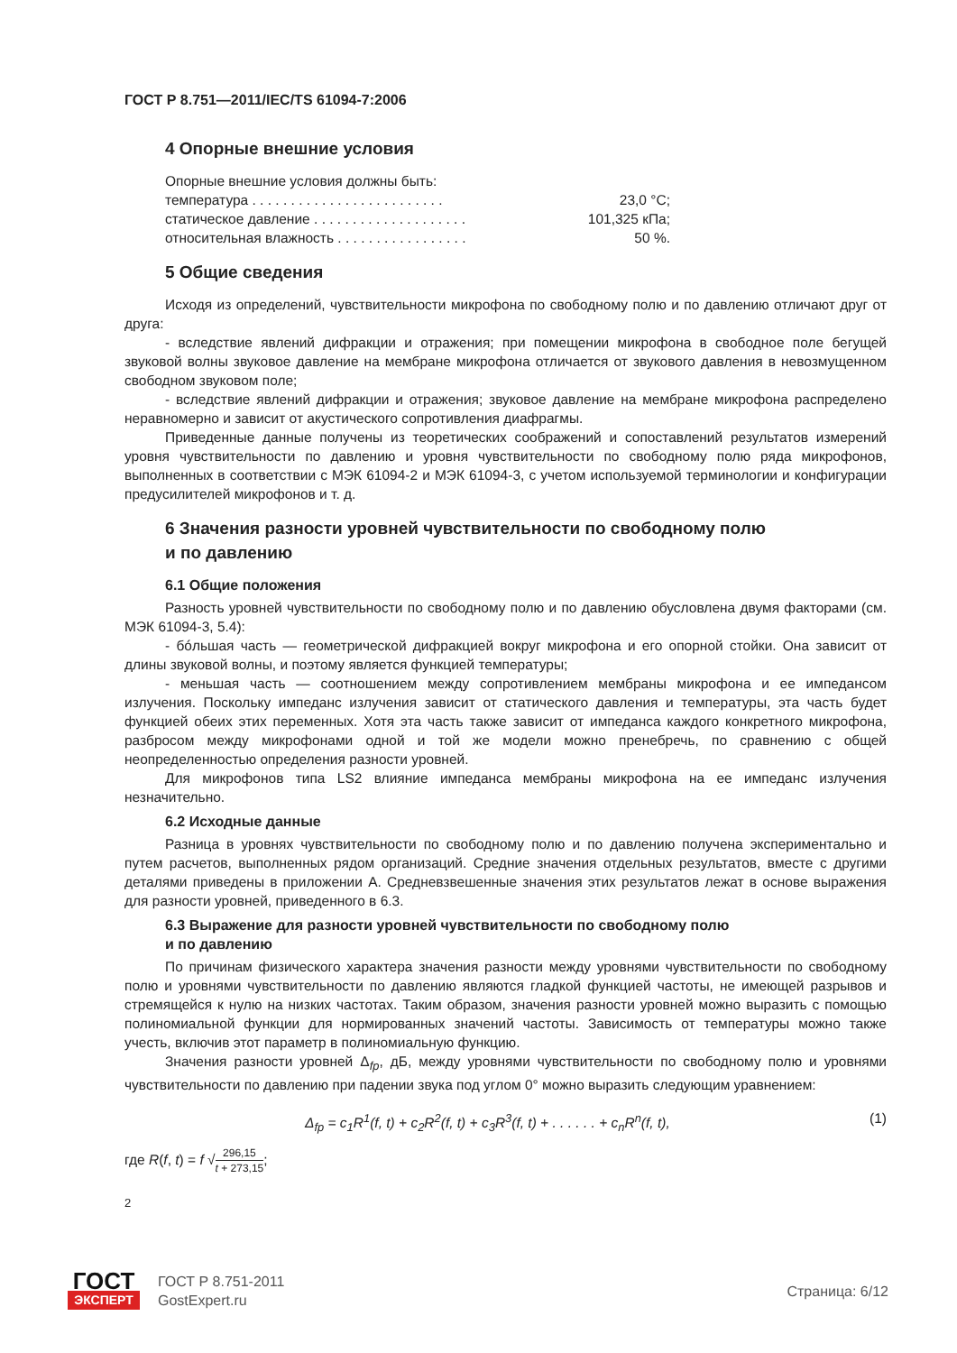ГОСТ Р 8.751—2011/IEC/TS 61094-7:2006
4 Опорные внешние условия
Опорные внешние условия должны быть:
температура . . . . . . . . . . . . . . . . . . . . . . . . . 23,0 °С;
статическое давление . . . . . . . . . . . . . . . . . . . . 101,325 кПа;
относительная влажность . . . . . . . . . . . . . . . . . 50 %.
5 Общие сведения
Исходя из определений, чувствительности микрофона по свободному полю и по давлению отличают друг от друга:
- вследствие явлений дифракции и отражения; при помещении микрофона в свободное поле бегущей звуковой волны звуковое давление на мембране микрофона отличается от звукового давления в невозмущенном свободном звуковом поле;
- вследствие явлений дифракции и отражения; звуковое давление на мембране микрофона распределено неравномерно и зависит от акустического сопротивления диафрагмы.
Приведенные данные получены из теоретических соображений и сопоставлений результатов измерений уровня чувствительности по давлению и уровня чувствительности по свободному полю ряда микрофонов, выполненных в соответствии с МЭК 61094-2 и МЭК 61094-3, с учетом используемой терминологии и конфигурации предусилителей микрофонов и т. д.
6 Значения разности уровней чувствительности по свободному полю
и по давлению
6.1 Общие положения
Разность уровней чувствительности по свободному полю и по давлению обусловлена двумя факторами (см. МЭК 61094-3, 5.4):
- бóльшая часть — геометрической дифракцией вокруг микрофона и его опорной стойки. Она зависит от длины звуковой волны, и поэтому является функцией температуры;
- меньшая часть — соотношением между сопротивлением мембраны микрофона и ее импедансом излучения. Поскольку импеданс излучения зависит от статического давления и температуры, эта часть будет функцией обеих этих переменных. Хотя эта часть также зависит от импеданса каждого конкретного микрофона, разбросом между микрофонами одной и той же модели можно пренебречь, по сравнению с общей неопределенностью определения разности уровней.
Для микрофонов типа LS2 влияние импеданса мембраны микрофона на ее импеданс излучения незначительно.
6.2 Исходные данные
Разница в уровнях чувствительности по свободному полю и по давлению получена экспериментально и путем расчетов, выполненных рядом организаций. Средние значения отдельных результатов, вместе с другими деталями приведены в приложении А. Средневзвешенные значения этих результатов лежат в основе выражения для разности уровней, приведенного в 6.3.
6.3 Выражение для разности уровней чувствительности по свободному полю
и по давлению
По причинам физического характера значения разности между уровнями чувствительности по свободному полю и уровнями чувствительности по давлению являются гладкой функцией частоты, не имеющей разрывов и стремящейся к нулю на низких частотах. Таким образом, значения разности уровней можно выразить с помощью полиномиальной функции для нормированных значений частоты. Зависимость от температуры можно также учесть, включив этот параметр в полиномиальную функцию.
Значения разности уровней Δ<sub>fp</sub>, дБ, между уровнями чувствительности по свободному полю и уровнями чувствительности по давлению при падении звука под углом 0° можно выразить следующим уравнением:
Δ<sub>fp</sub> = c<sub>1</sub>R<sup>1</sup>(f, t) + c<sub>2</sub>R<sup>2</sup>(f, t) + c<sub>3</sub>R<sup>3</sup>(f, t) + . . . . . . + c<sub>n</sub>R<sup>n</sup>(f, t), (1)
где R(f, t) = f √296,15 t + 273,15;
2
ГОСТ
ЭКСПЕРТ
ГОСТ Р 8.751-2011
GostExpert.ru
Страница: 6/12